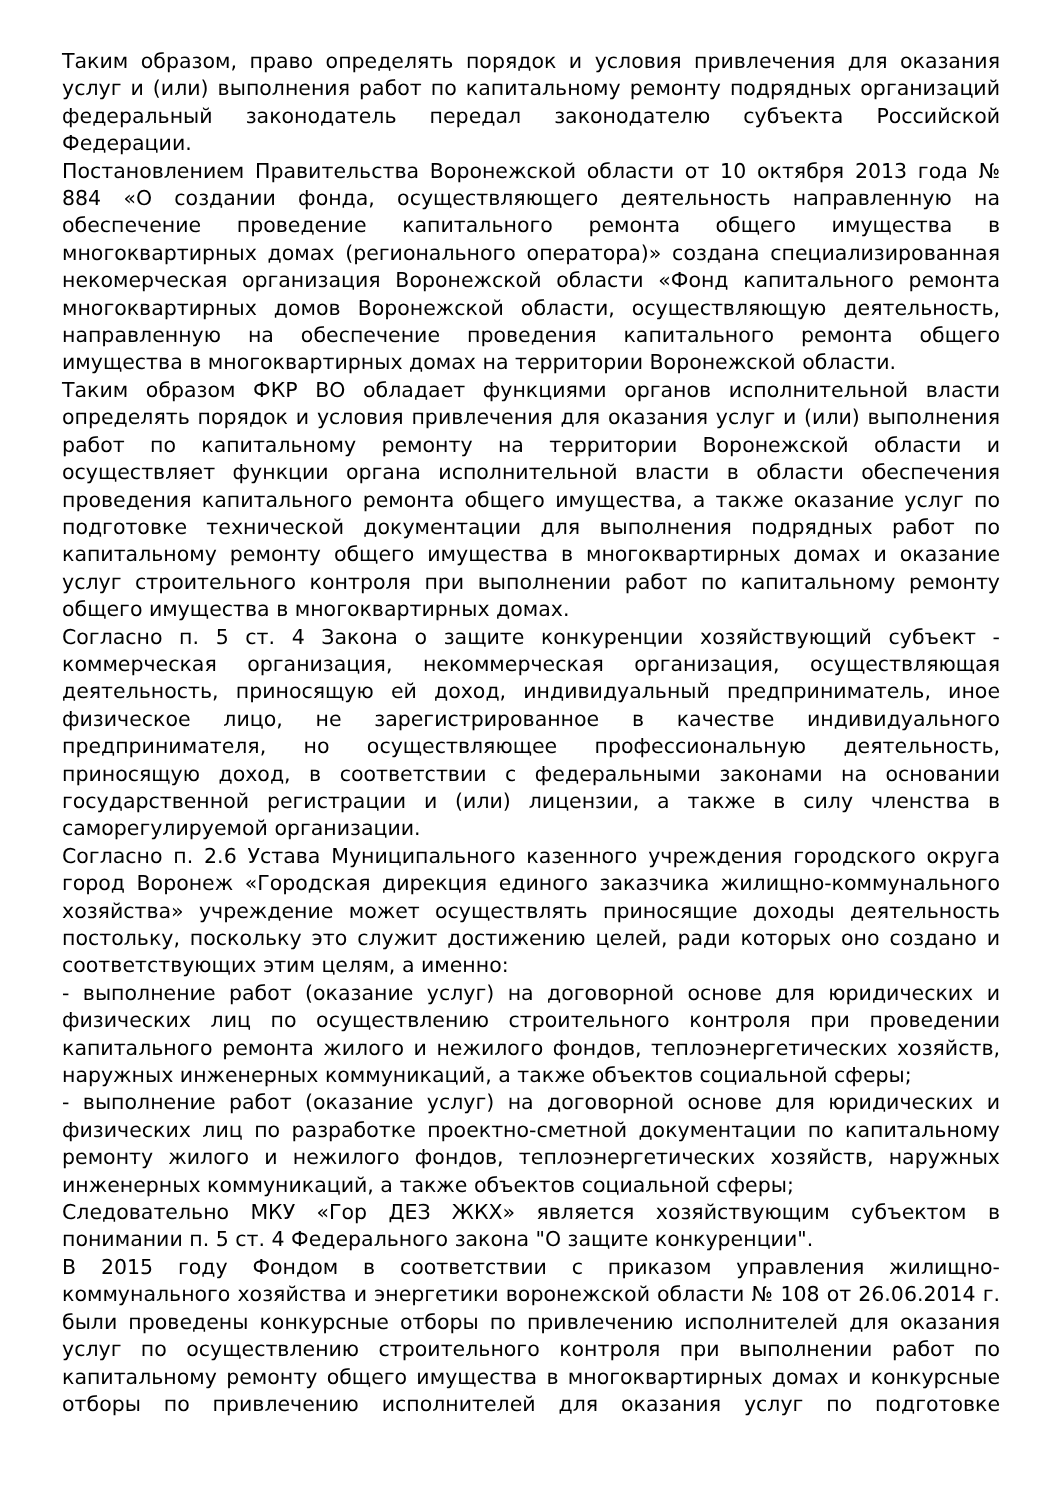Таким образом, право определять порядок и условия привлечения для оказания услуг и (или) выполнения работ по капитальному ремонту подрядных организаций федеральный законодатель передал законодателю субъекта Российской Федерации.
Постановлением Правительства Воронежской области от 10 октября 2013 года № 884 «О создании фонда, осуществляющего деятельность направленную на обеспечение проведение капитального ремонта общего имущества в многоквартирных домах (регионального оператора)» создана специализированная некомерческая организация Воронежской области «Фонд капитального ремонта многоквартирных домов Воронежской области, осуществляющую деятельность, направленную на обеспечение проведения капитального ремонта общего имущества в многоквартирных домах на территории Воронежской области.
Таким образом ФКР ВО обладает функциями органов исполнительной власти определять порядок и условия привлечения для оказания услуг и (или) выполнения работ по капитальному ремонту на территории Воронежской области и осуществляет функции органа исполнительной власти в области обеспечения проведения капитального ремонта общего имущества, а также оказание услуг по подготовке технической документации для выполнения подрядных работ по капитальному ремонту общего имущества в многоквартирных домах и оказание услуг строительного контроля при выполнении работ по капитальному ремонту общего имущества в многоквартирных домах.
Согласно п. 5 ст. 4 Закона о защите конкуренции хозяйствующий субъект - коммерческая организация, некоммерческая организация, осуществляющая деятельность, приносящую ей доход, индивидуальный предприниматель, иное физическое лицо, не зарегистрированное в качестве индивидуального предпринимателя, но осуществляющее профессиональную деятельность, приносящую доход, в соответствии с федеральными законами на основании государственной регистрации и (или) лицензии, а также в силу членства в саморегулируемой организации.
Согласно п. 2.6 Устава Муниципального казенного учреждения городского округа город Воронеж «Городская дирекция единого заказчика жилищно-коммунального хозяйства» учреждение может осуществлять приносящие доходы деятельность постольку, поскольку это служит достижению целей, ради которых оно создано и соответствующих этим целям, а именно:
- выполнение работ (оказание услуг) на договорной основе для юридических и физических лиц по осуществлению строительного контроля при проведении капитального ремонта жилого и нежилого фондов, теплоэнергетических хозяйств, наружных инженерных коммуникаций, а также объектов социальной сферы;
- выполнение работ (оказание услуг) на договорной основе для юридических и физических лиц по разработке проектно-сметной документации по капитальному ремонту жилого и нежилого фондов, теплоэнергетических хозяйств, наружных инженерных коммуникаций, а также объектов социальной сферы;
Следовательно МКУ «Гор ДЕЗ ЖКХ» является хозяйствующим субъектом в понимании п. 5 ст. 4 Федерального закона "О защите конкуренции".
В 2015 году Фондом в соответствии с приказом управления жилищно-коммунального хозяйства и энергетики воронежской области № 108 от 26.06.2014 г. были проведены конкурсные отборы по привлечению исполнителей для оказания услуг по осуществлению строительного контроля при выполнении работ по капитальному ремонту общего имущества в многоквартирных домах и конкурсные отборы по привлечению исполнителей для оказания услуг по подготовке